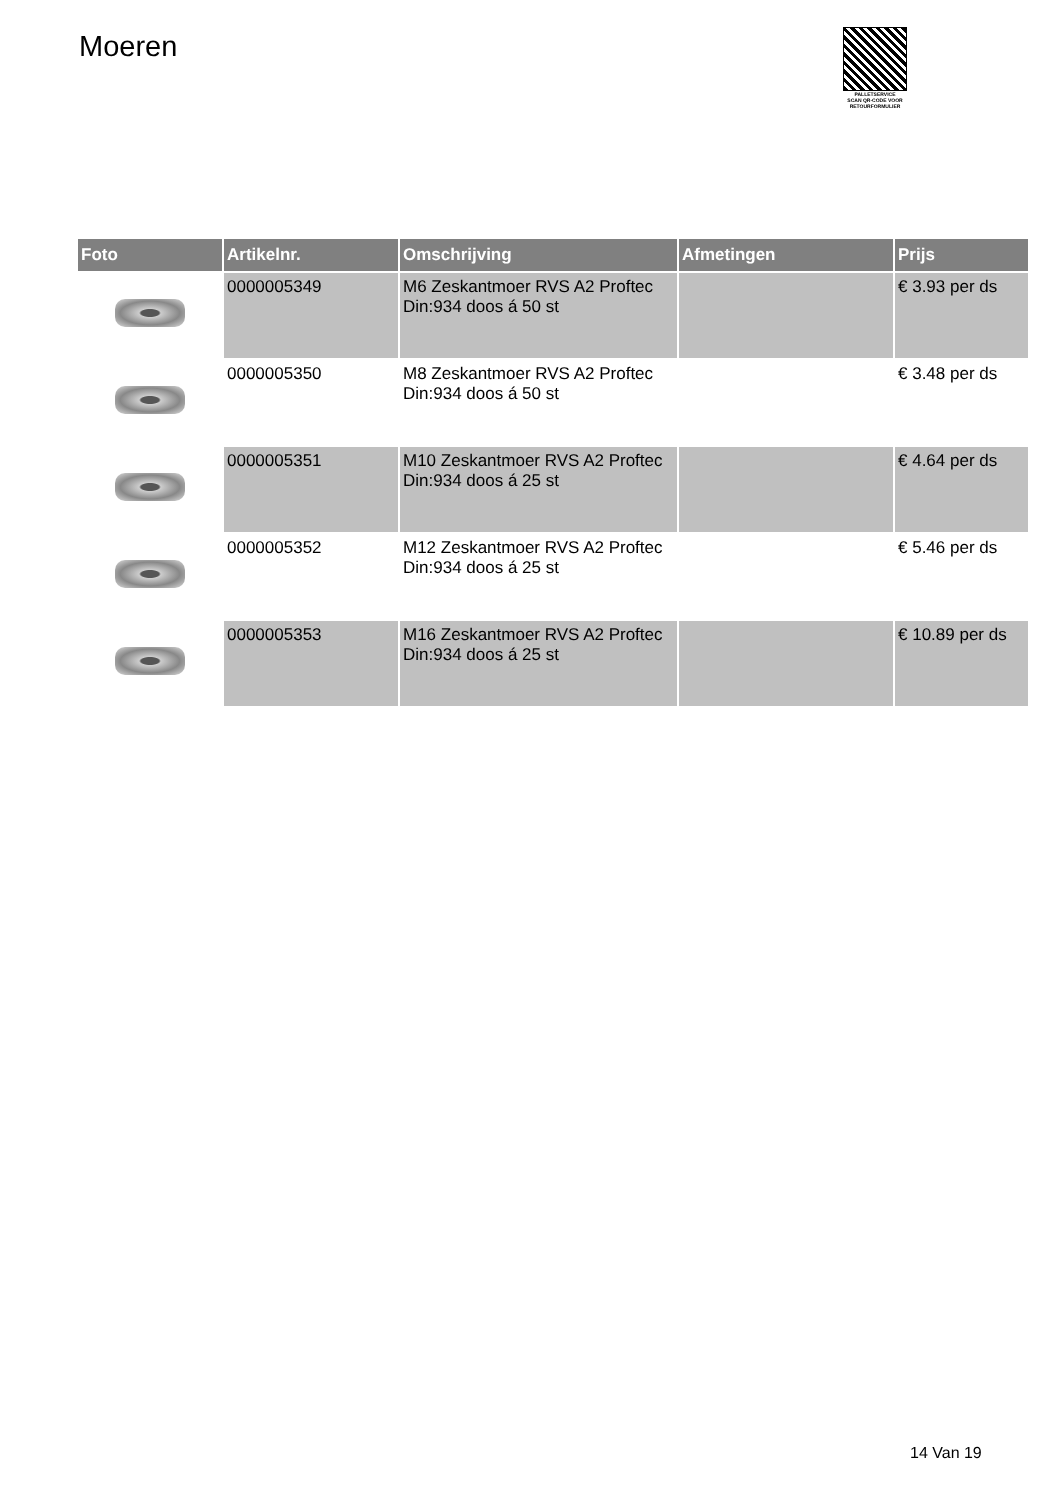Moeren
PALLETSERVICE
SCAN QR-CODE VOOR RETOURFORMULIER
| Foto | Artikelnr. | Omschrijving | Afmetingen | Prijs |
| --- | --- | --- | --- | --- |
| | 0000005349 | M6 Zeskantmoer RVS A2 Proftec Din:934 doos á 50 st | | € 3.93 per ds |
| | 0000005350 | M8 Zeskantmoer RVS A2 Proftec Din:934 doos á 50 st | | € 3.48 per ds |
| | 0000005351 | M10 Zeskantmoer RVS A2 Proftec Din:934 doos á 25 st | | € 4.64 per ds |
| | 0000005352 | M12 Zeskantmoer RVS A2 Proftec Din:934 doos á 25 st | | € 5.46 per ds |
| | 0000005353 | M16 Zeskantmoer RVS A2 Proftec Din:934 doos á 25 st | | € 10.89 per ds |
14 Van 19